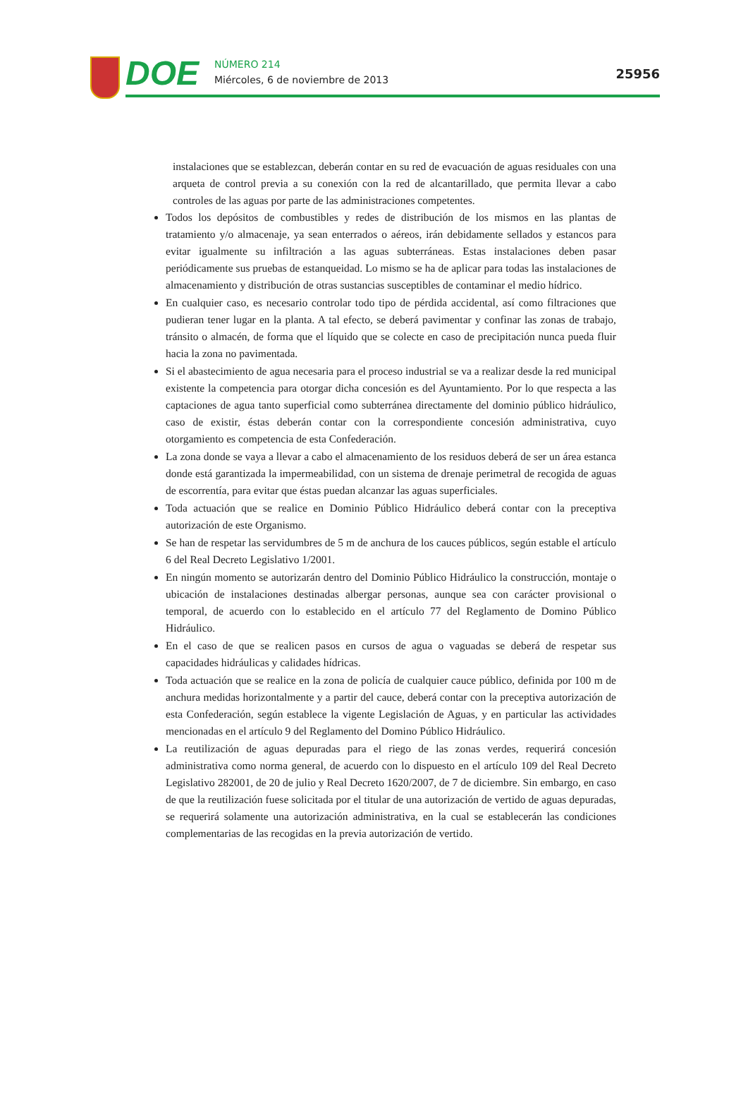DOE
NÚMERO 214
Miércoles, 6 de noviembre de 2013
25956
instalaciones que se establezcan, deberán contar en su red de evacuación de aguas residuales con una arqueta de control previa a su conexión con la red de alcantarillado, que permita llevar a cabo controles de las aguas por parte de las administraciones competentes.
Todos los depósitos de combustibles y redes de distribución de los mismos en las plantas de tratamiento y/o almacenaje, ya sean enterrados o aéreos, irán debidamente sellados y estancos para evitar igualmente su infiltración a las aguas subterráneas. Estas instalaciones deben pasar periódicamente sus pruebas de estanqueidad. Lo mismo se ha de aplicar para todas las instalaciones de almacenamiento y distribución de otras sustancias susceptibles de contaminar el medio hídrico.
En cualquier caso, es necesario controlar todo tipo de pérdida accidental, así como filtraciones que pudieran tener lugar en la planta. A tal efecto, se deberá pavimentar y confinar las zonas de trabajo, tránsito o almacén, de forma que el líquido que se colecte en caso de precipitación nunca pueda fluir hacia la zona no pavimentada.
Si el abastecimiento de agua necesaria para el proceso industrial se va a realizar desde la red municipal existente la competencia para otorgar dicha concesión es del Ayuntamiento. Por lo que respecta a las captaciones de agua tanto superficial como subterránea directamente del dominio público hidráulico, caso de existir, éstas deberán contar con la correspondiente concesión administrativa, cuyo otorgamiento es competencia de esta Confederación.
La zona donde se vaya a llevar a cabo el almacenamiento de los residuos deberá de ser un área estanca donde está garantizada la impermeabilidad, con un sistema de drenaje perimetral de recogida de aguas de escorrentía, para evitar que éstas puedan alcanzar las aguas superficiales.
Toda actuación que se realice en Dominio Público Hidráulico deberá contar con la preceptiva autorización de este Organismo.
Se han de respetar las servidumbres de 5 m de anchura de los cauces públicos, según estable el artículo 6 del Real Decreto Legislativo 1/2001.
En ningún momento se autorizarán dentro del Dominio Público Hidráulico la construcción, montaje o ubicación de instalaciones destinadas albergar personas, aunque sea con carácter provisional o temporal, de acuerdo con lo establecido en el artículo 77 del Reglamento de Domino Público Hidráulico.
En el caso de que se realicen pasos en cursos de agua o vaguadas se deberá de respetar sus capacidades hidráulicas y calidades hídricas.
Toda actuación que se realice en la zona de policía de cualquier cauce público, definida por 100 m de anchura medidas horizontalmente y a partir del cauce, deberá contar con la preceptiva autorización de esta Confederación, según establece la vigente Legislación de Aguas, y en particular las actividades mencionadas en el artículo 9 del Reglamento del Domino Público Hidráulico.
La reutilización de aguas depuradas para el riego de las zonas verdes, requerirá concesión administrativa como norma general, de acuerdo con lo dispuesto en el artículo 109 del Real Decreto Legislativo 282001, de 20 de julio y Real Decreto 1620/2007, de 7 de diciembre. Sin embargo, en caso de que la reutilización fuese solicitada por el titular de una autorización de vertido de aguas depuradas, se requerirá solamente una autorización administrativa, en la cual se establecerán las condiciones complementarias de las recogidas en la previa autorización de vertido.